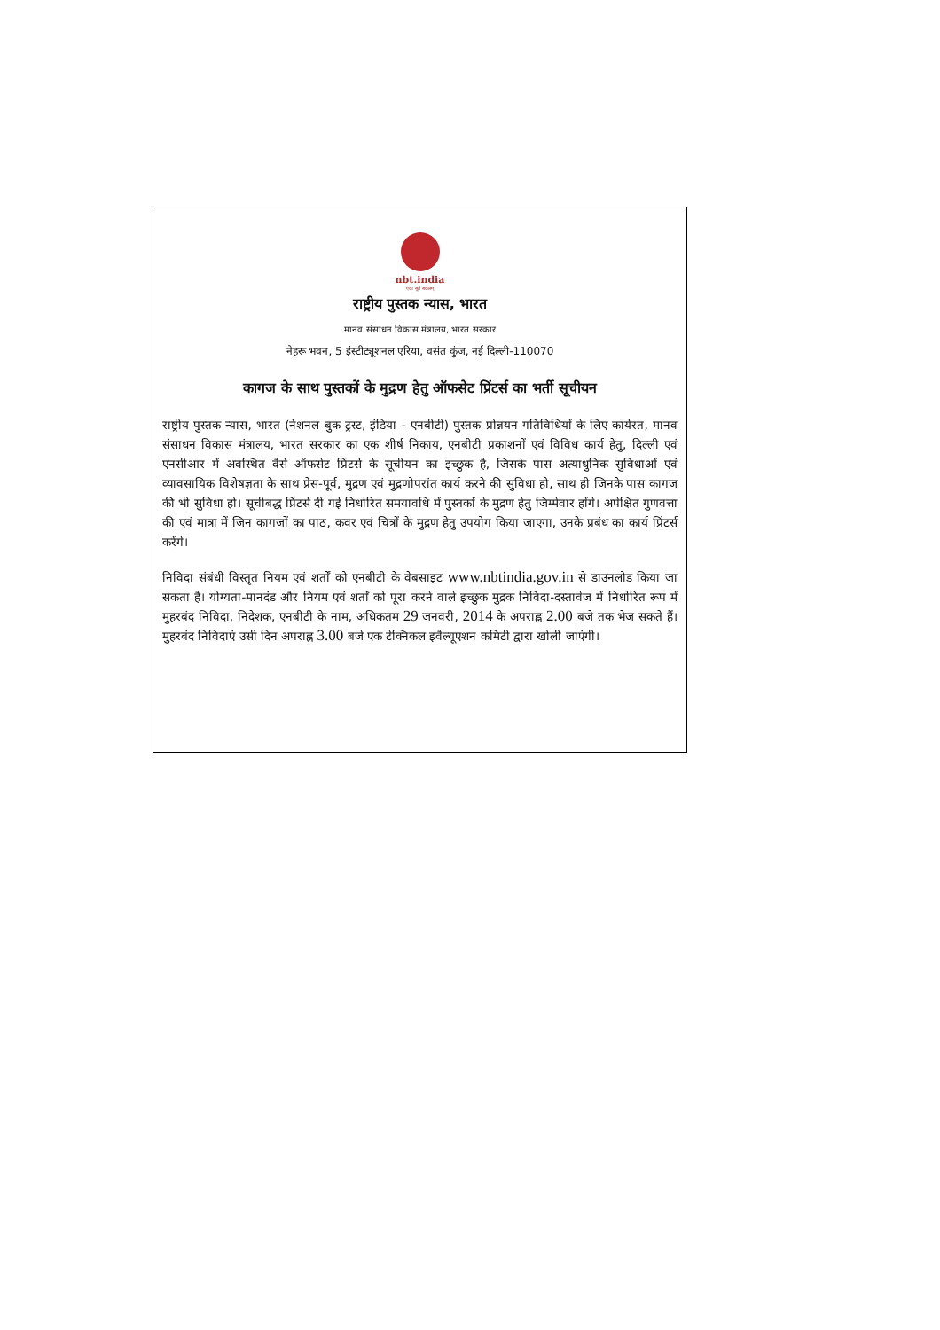nbt.india
एकः सूते सकलम्
राष्ट्रीय पुस्तक न्यास, भारत
मानव संसाधन विकास मंत्रालय, भारत सरकार
नेहरू भवन, 5 इंस्टीट्यूशनल एरिया, वसंत कुंज, नई दिल्ली-110070
कागज के साथ पुस्तकों के मुद्रण हेतु ऑफसेट प्रिंटर्स का भर्ती सूचीयन
राष्ट्रीय पुस्तक न्यास, भारत (नेशनल बुक ट्रस्ट, इंडिया - एनबीटी) पुस्तक प्रोन्नयन गतिविधियों के लिए कार्यरत, मानव संसाधन विकास मंत्रालय, भारत सरकार का एक शीर्ष निकाय, एनबीटी प्रकाशनों एवं विविध कार्य हेतु, दिल्ली एवं एनसीआर में अवस्थित वैसे ऑफसेट प्रिंटर्स के सूचीयन का इच्छुक है, जिसके पास अत्याधुनिक सुविधाओं एवं व्यावसायिक विशेषज्ञता के साथ प्रेस-पूर्व, मुद्रण एवं मुद्रणोपरांत कार्य करने की सुविधा हो, साथ ही जिनके पास कागज की भी सुविधा हो। सूचीबद्ध प्रिंटर्स दी गई निर्धारित समयावधि में पुस्तकों के मुद्रण हेतु जिम्मेवार होंगे। अपेक्षित गुणवत्ता की एवं मात्रा में जिन कागजों का पाठ, कवर एवं चित्रों के मुद्रण हेतु उपयोग किया जाएगा, उनके प्रबंध का कार्य प्रिंटर्स करेंगे।
निविदा संबंधी विस्तृत नियम एवं शर्तों को एनबीटी के वेबसाइट www.nbtindia.gov.in से डाउनलोड किया जा सकता है। योग्यता-मानदंड और नियम एवं शर्तों को पूरा करने वाले इच्छुक मुद्रक निविदा-दस्तावेज में निर्धारित रूप में मुहरबंद निविदा, निदेशक, एनबीटी के नाम, अधिकतम 29 जनवरी, 2014 के अपराह्न 2.00 बजे तक भेज सकते हैं। मुहरबंद निविदाएं उसी दिन अपराह्न 3.00 बजे एक टेक्निकल इवैल्यूएशन कमिटी द्वारा खोली जाएंगी।